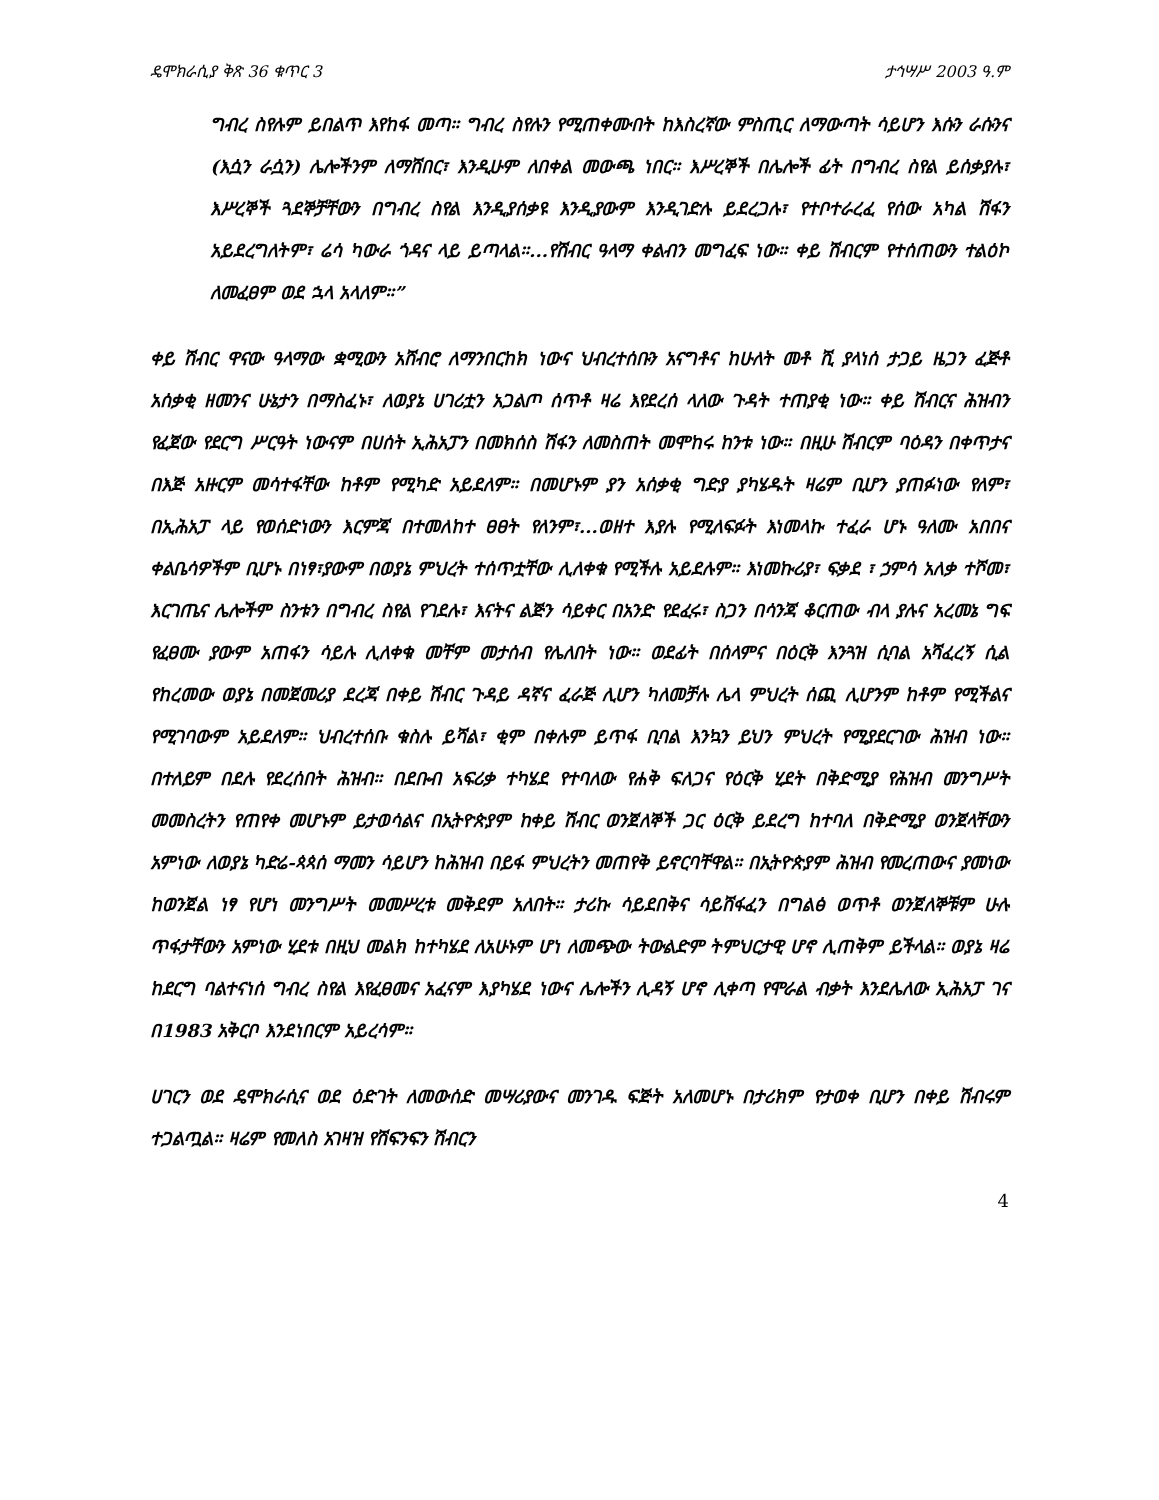ዴሞክራሲያ ቅጽ 36 ቁጥር 3 ታኅሣሥ 2003 ዓ.ም
ግብረ ስየሉም ይበልጥ እየከፋ መጣ። ግብረ ስየሉን የሚጠቀሙበት ከእስረኛው ምስጢር ለማውጣት ሳይሆን እሱን ራሱንና (እሷን ራሷን) ሌሎችንም ለማሸበር፣ እንዲሁም ለበቀል መውጫ ነበር። እሥረኞች በሌሎች ፊት በግብረ ስየል ይሰቃያሉ፣ እሥረኞች ጓደኞቻቸውን በግብረ ስየል እንዲያሰቃዩ እንዲያውም እንዲገድሉ ይደረጋሉ፣ የተቦተራረፈ የሰው አካል ሽፋን አይደረግለትም፣ ሬሳ ካውራ ጎዳና ላይ ይጣላል።...የሽብር ዓላማ ቀልብን መግፈፍ ነው። ቀይ ሽብርም የተሰጠውን ተልዕኮ ለመፈፀም ወደ ኋላ አላለም።”
ቀይ ሽብር ዋናው ዓላማው ቋሚውን አሸብሮ ለማንበርከክ ነውና ህብረተሰቡን አናግቶና ከሁለት መቶ ሺ ያላነሰ ታጋይ ዜጋን ፈጅቶ አሰቃቂ ዘመንና ሁኔታን በማስፈኑ፣ ለወያኔ ሀገሪቷን አጋልጦ ሰጥቶ ዛሬ እየደረሰ ላለው ጉዳት ተጠያቂ ነው። ቀይ ሽብርና ሕዝብን የፈጀው የደርግ ሥርዓት ነውናም በሀሰት ኢሕአፓን በመክሰስ ሽፋን ለመስጠት መሞከሩ ከንቱ ነው። በዚሁ ሽብርም ባዕዳን በቀጥታና በእጅ አዙርም መሳተፋቸው ከቶም የሚካድ አይደለም። በመሆኑም ያን አሰቃቂ ግድያ ያካሄዱት ዛሬም ቢሆን ያጠፉነው የለም፣ በኢሕአፓ ላይ የወሰድነውን እርምጃ በተመለከተ ፀፀት የለንም፣...ወዘተ እያሉ የሚለፍፉት እነመላኩ ተፈራ ሆኑ ዓለሙ አበበና ቀልቤሳዎችም ቢሆኑ በነፃ፣ያውም በወያኔ ምህረት ተሰጥቷቸው ሊለቀቁ የሚችሉ አይደሉም። እነመኩሪያ፣ ፍቃደ ፣ ኃምሳ አለቃ ተሾመ፣ እርገጤና ሌሎችም ስንቱን በግብረ ስየል የገደሉ፣ እናትና ልጅን ሳይቀር በአንድ የደፈሩ፣ ስጋን በሳንጃ ቆርጠው ብላ ያሉና አረመኔ ግፍ የፈፀሙ ያውም አጠፋን ሳይሉ ሊለቀቁ መቸም መታሰብ የሌለበት ነው። ወደፊት በሰላምና በዕርቅ እንጓዝ ሲባል አሻፈረኝ ሲል የከረመው ወያኔ በመጀመሪያ ደረጃ በቀይ ሽብር ጉዳይ ዳኛና ፈራጅ ሊሆን ካለመቻሉ ሌላ ምህረት ሰጪ ሊሆንም ከቶም የሚችልና የሚገባውም አይደለም። ህብረተሰቡ ቁስሉ ይሻል፣ ቂም በቀሉም ይጥፋ ቢባል እንኳን ይህን ምህረት የሚያደርገው ሕዝብ ነው። በተለይም በደሉ የደረሰበት ሕዝብ። በደቡብ አፍሪቃ ተካሄደ የተባለው የሐቅ ፍለጋና የዕርቅ ሂደት በቅድሚያ የሕዝብ መንግሥት መመስረትን የጠየቀ መሆኑም ይታወሳልና በኢትዮጵያም ከቀይ ሽብር ወንጀለኞች ጋር ዕርቅ ይደረግ ከተባለ በቅድሚያ ወንጀላቸውን አምነው ለወያኔ ካድሬ-ጳጳሰ ማመን ሳይሆን ከሕዝብ በይፋ ምህረትን መጠየቅ ይኖርባቸዋል። በኢትዮጵያም ሕዝብ የመረጠውና ያመነው ከወንጀል ነፃ የሆነ መንግሥት መመሥረቱ መቅደም አለበት። ታሪኩ ሳይደበቅና ሳይሸፋፈን በግልፅ ወጥቶ ወንጀለኞቹም ሁሉ ጥፋታቸውን አምነው ሂደቱ በዚህ መልክ ከተካሄደ ለአሁኑም ሆነ ለመጭው ትውልድም ትምህርታዊ ሆኖ ሊጠቅም ይችላል። ወያኔ ዛሬ ከደርግ ባልተናነሰ ግብረ ስየል እየፈፀመና አፈናም እያካሄደ ነውና ሌሎችን ሊዳኝ ሆኖ ሊቀጣ የሞራል ብቃት እንደሌለው ኢሕአፓ ገና በ1983 አቅርቦ እንደነበርም አይረሳም።
ሀገርን ወደ ዴሞክራሲና ወደ ዕድገት ለመውሰድ መሣሪያውና መንገዱ ፍጅት አለመሆኑ በታሪክም የታወቀ ቢሆን በቀይ ሽብሩም ተጋልጧል። ዛሬም የመለስ አገዛዝ የሽፍንፍን ሽብርን
4